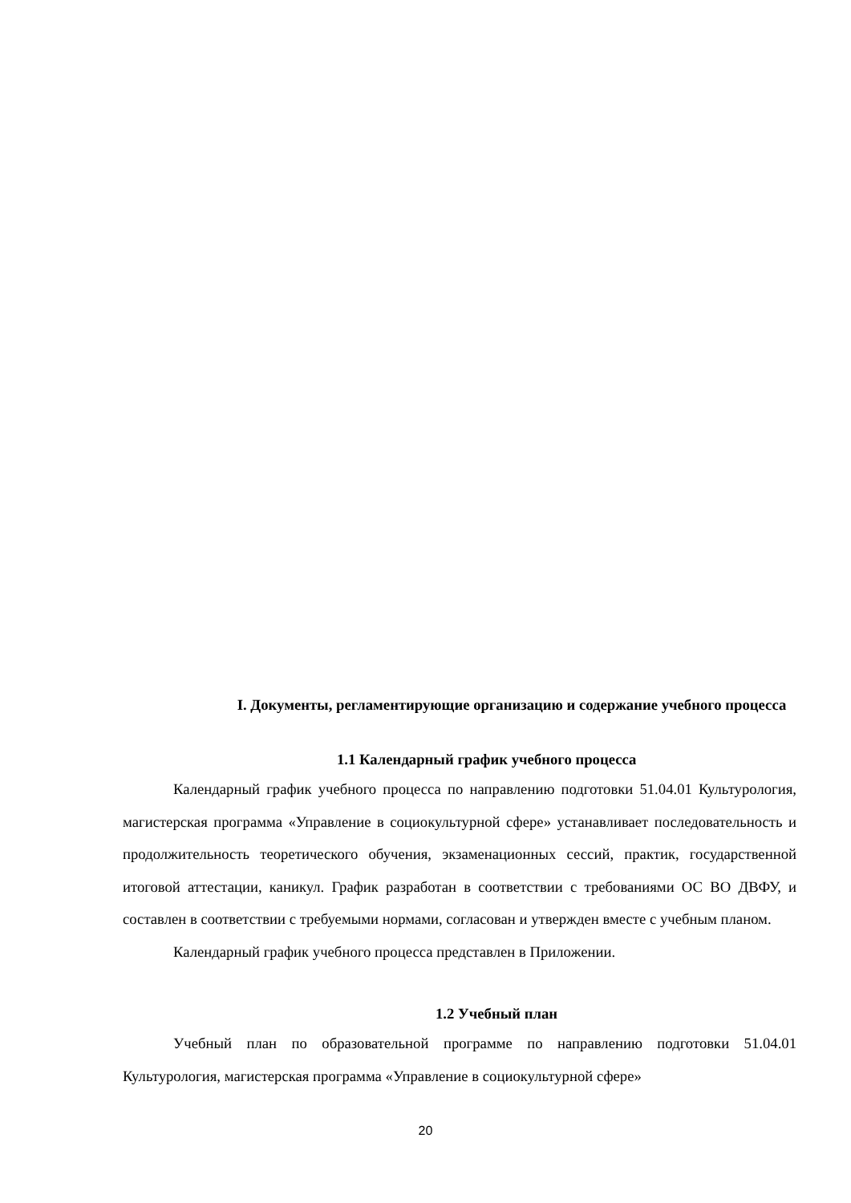I. Документы, регламентирующие организацию и содержание учебного процесса
1.1 Календарный график учебного процесса
Календарный график учебного процесса по направлению подготовки 51.04.01 Культурология, магистерская программа «Управление в социокультурной сфере» устанавливает последовательность и продолжительность теоретического обучения, экзаменационных сессий, практик, государственной итоговой аттестации, каникул. График разработан в соответствии с требованиями ОС ВО ДВФУ, и составлен в соответствии с требуемыми нормами, согласован и утвержден вместе с учебным планом.
Календарный график учебного процесса представлен в Приложении.
1.2 Учебный план
Учебный план по образовательной программе по направлению подготовки 51.04.01 Культурология, магистерская программа «Управление в социокультурной сфере»
20